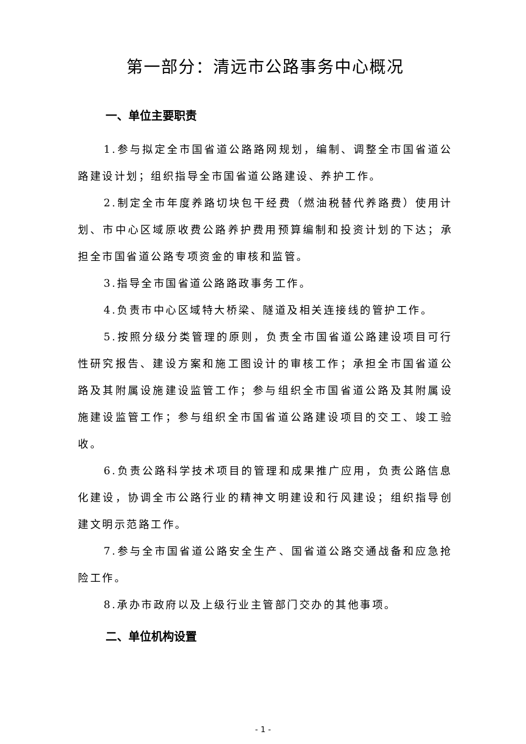第一部分：清远市公路事务中心概况
一、单位主要职责
1.参与拟定全市国省道公路路网规划，编制、调整全市国省道公路建设计划；组织指导全市国省道公路建设、养护工作。
2.制定全市年度养路切块包干经费（燃油税替代养路费）使用计划、市中心区域原收费公路养护费用预算编制和投资计划的下达；承担全市国省道公路专项资金的审核和监管。
3.指导全市国省道公路路政事务工作。
4.负责市中心区域特大桥梁、隧道及相关连接线的管护工作。
5.按照分级分类管理的原则，负责全市国省道公路建设项目可行性研究报告、建设方案和施工图设计的审核工作；承担全市国省道公路及其附属设施建设监管工作；参与组织全市国省道公路及其附属设施建设监管工作；参与组织全市国省道公路建设项目的交工、竣工验收。
6.负责公路科学技术项目的管理和成果推广应用，负责公路信息化建设，协调全市公路行业的精神文明建设和行风建设；组织指导创建文明示范路工作。
7.参与全市国省道公路安全生产、国省道公路交通战备和应急抢险工作。
8.承办市政府以及上级行业主管部门交办的其他事项。
二、单位机构设置
- 1 -